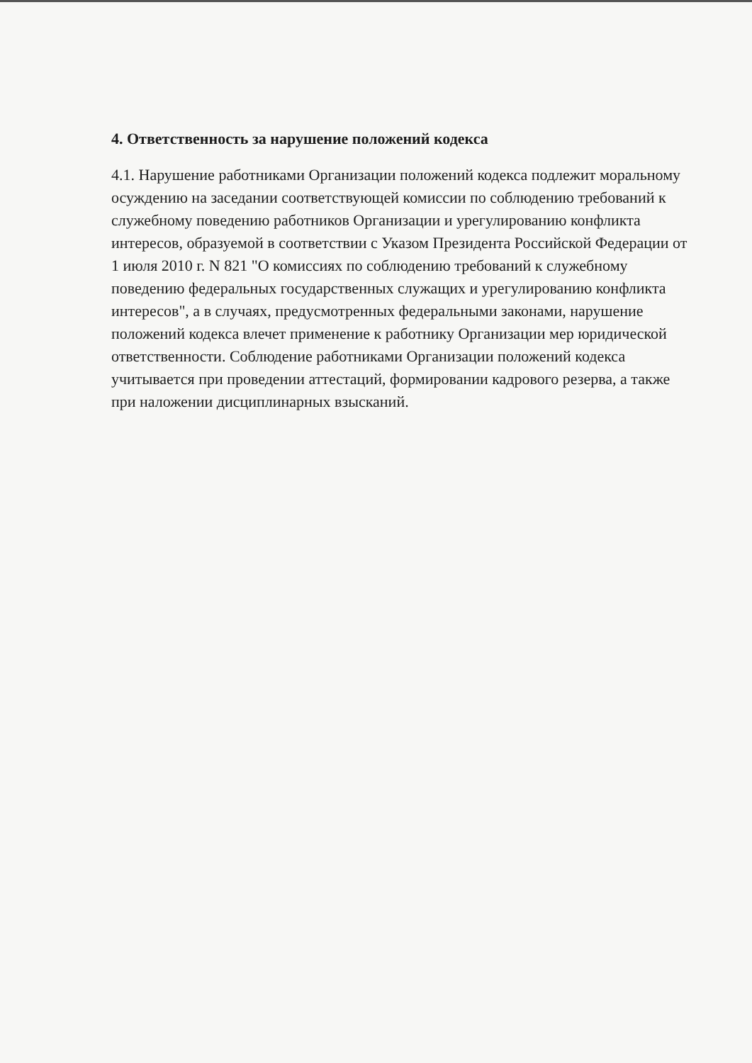4. Ответственность за нарушение положений кодекса
4.1. Нарушение работниками Организации положений кодекса подлежит моральному осуждению на заседании соответствующей комиссии по соблюдению требований к служебному поведению работников Организации и урегулированию конфликта интересов, образуемой в соответствии с Указом Президента Российской Федерации от 1 июля 2010 г. N 821 "О комиссиях по соблюдению требований к служебному поведению федеральных государственных служащих и урегулированию конфликта интересов", а в случаях, предусмотренных федеральными законами, нарушение положений кодекса влечет применение к работнику Организации мер юридической ответственности. Соблюдение работниками Организации положений кодекса учитывается при проведении аттестаций, формировании кадрового резерва, а также при наложении дисциплинарных взысканий.